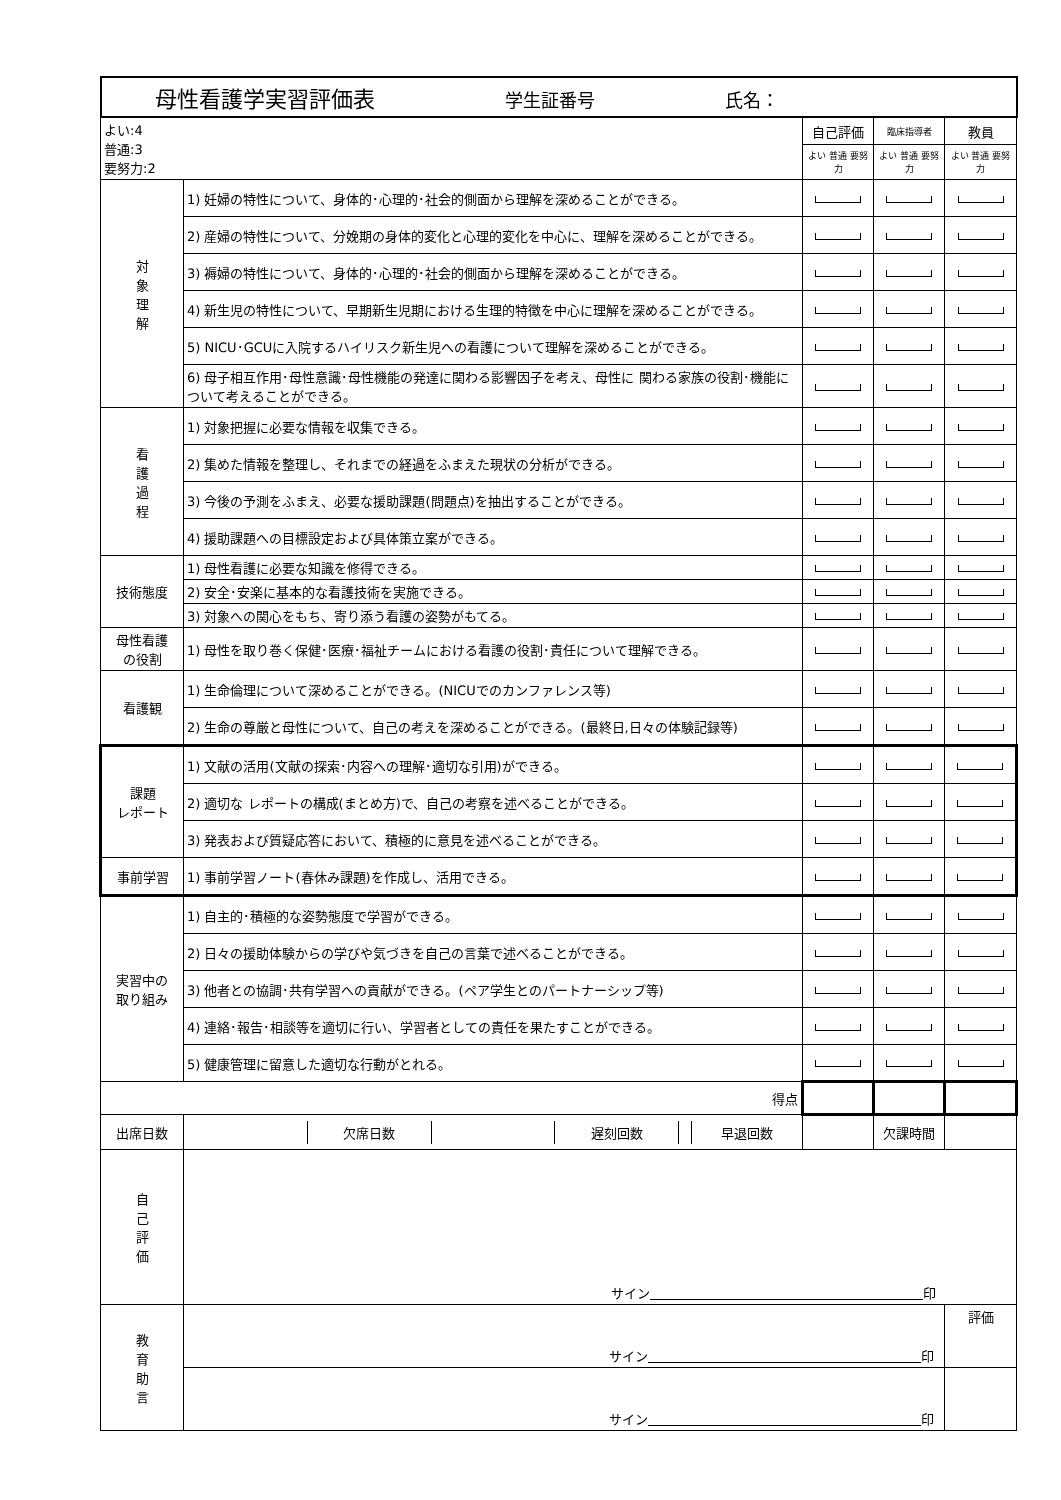| 母性看護学実習評価表 学生証番号 氏名： | | | | |
| よい:4 普通:3 要努力:2 | | 自己評価 | 臨床指導者 | 教員 |
| | | よい 普通 要努力 | よい 普通 要努力 | よい 普通 要努力 |
| 対 象 理 解 | 1) 妊婦の特性について、身体的･心理的･社会的側面から理解を深めることができる。 | | | |
| | 2) 産婦の特性について、分娩期の身体的変化と心理的変化を中心に、理解を深めることができる。 | | | |
| | 3) 褥婦の特性について、身体的･心理的･社会的側面から理解を深めることができる。 | | | |
| | 4) 新生児の特性について、早期新生児期における生理的特徴を中心に理解を深めることができる。 | | | |
| | 5) NICU･GCUに入院するハイリスク新生児への看護について理解を深めることができる。 | | | |
| | 6) 母子相互作用･母性意識･母性機能の発達に関わる影響因子を考え、母性に 関わる家族の役割･機能について考えることができる。 | | | |
| 看 護 過 程 | 1) 対象把握に必要な情報を収集できる。 | | | |
| | 2) 集めた情報を整理し、それまでの経過をふまえた現状の分析ができる。 | | | |
| | 3) 今後の予測をふまえ、必要な援助課題(問題点)を抽出することができる。 | | | |
| | 4) 援助課題への目標設定および具体策立案ができる。 | | | |
| 技術態度 | 1) 母性看護に必要な知識を修得できる。 | | | |
| | 2) 安全･安楽に基本的な看護技術を実施できる。 | | | |
| | 3) 対象への関心をもち、寄り添う看護の姿勢がもてる。 | | | |
| 母性看護 の役割 | 1) 母性を取り巻く保健･医療･福祉チームにおける看護の役割･責任について理解できる。 | | | |
| 看護観 | 1) 生命倫理について深めることができる。(NICUでのカンファレンス等) | | | |
| | 2) 生命の尊厳と母性について、自己の考えを深めることができる。(最終日,日々の体験記録等) | | | |
| 課題 レポート | 1) 文献の活用(文献の探索･内容への理解･適切な引用)ができる。 | | | |
| | 2) 適切な レポートの構成(まとめ方)で、自己の考察を述べることができる。 | | | |
| | 3) 発表および質疑応答において、積極的に意見を述べることができる。 | | | |
| 事前学習 | 1) 事前学習ノート(春休み課題)を作成し、活用できる。 | | | |
| 実習中の 取り組み | 1) 自主的･積極的な姿勢態度で学習ができる。 | | | |
| | 2) 日々の援助体験からの学びや気づきを自己の言葉で述べることができる。 | | | |
| | 3) 他者との協調･共有学習への貢献ができる。(ペア学生とのパートナーシップ等) | | | |
| | 4) 連絡･報告･相談等を適切に行い、学習者としての責任を果たすことができる。 | | | |
| | 5) 健康管理に留意した適切な行動がとれる。 | | | |
| 得点 | | | | |
| 出席日数 | / / 欠席日数 / / 遅刻回数 / / 早退回数 / | | 欠課時間 | |
| 自 己 評 価 | サイン 印 | | | |
| 教 育 助 言 | サイン 印 | | | 評価 |
| | サイン 印 | | | |